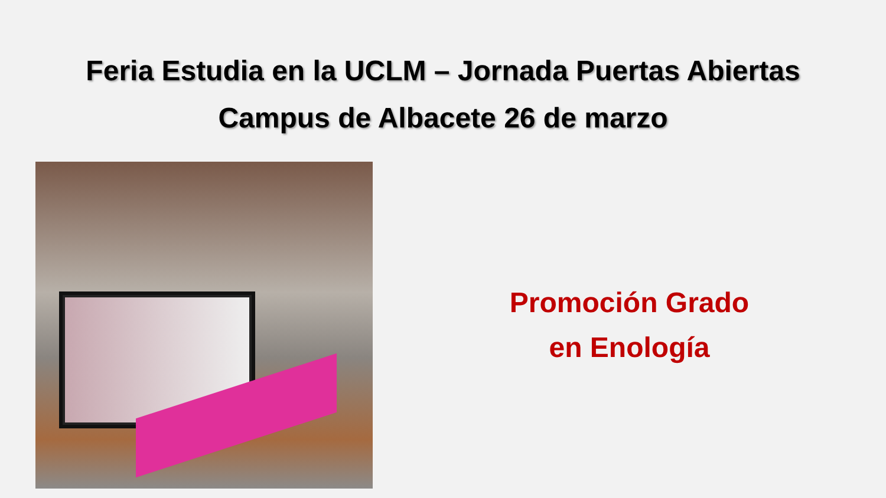Feria Estudia en la UCLM – Jornada Puertas Abiertas
Campus de Albacete 26 de marzo
Promoción Grado
en Enología